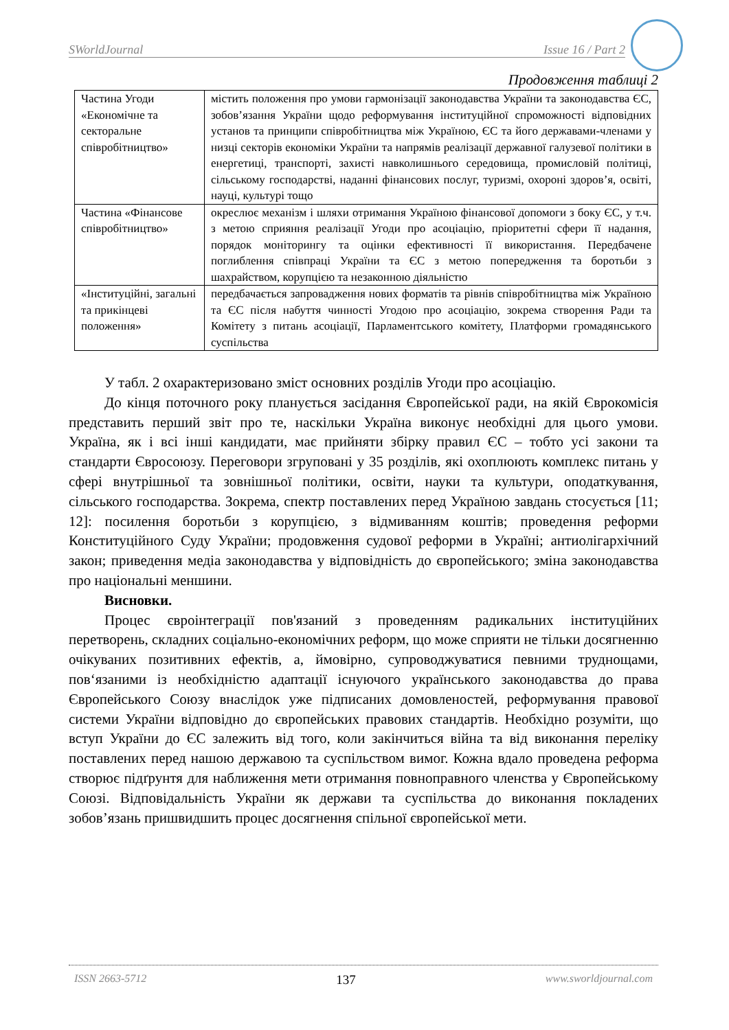SWorldJournal Issue 16 / Part 2
Продовження таблиці 2
| Частина Угоди «Економічне та секторальне співробітництво» | містить положення про умови гармонізації законодавства України та законодавства ЄС, зобов’язання України щодо реформування інституційної спроможності відповідних установ та принципи співробітництва між Україною, ЄС та його державами-членами у низці секторів економіки України та напрямів реалізації державної галузевої політики в енергетиці, транспорті, захисті навколишнього середовища, промисловій політиці, сільському господарстві, наданні фінансових послуг, туризмі, охороні здоров’я, освіті, науці, культурі тощо |
| Частина «Фінансове співробітництво» | окреслює механізм і шляхи отримання Україною фінансової допомоги з боку ЄС, у т.ч. з метою сприяння реалізації Угоди про асоціацію, пріоритетні сфери її надання, порядок моніторингу та оцінки ефективності її використання. Передбачене поглиблення співпраці України та ЄС з метою попередження та боротьби з шахрайством, корупцією та незаконною діяльністю |
| «Інституційні, загальні та прикінцеві положення» | передбачається запровадження нових форматів та рівнів співробітництва між Україною та ЄС після набуття чинності Угодою про асоціацію, зокрема створення Ради та Комітету з питань асоціації, Парламентського комітету, Платформи громадянського суспільства |
У табл. 2 охарактеризовано зміст основних розділів Угоди про асоціацію.
До кінця поточного року планується засідання Європейської ради, на якій Єврокомісія представить перший звіт про те, наскільки Україна виконує необхідні для цього умови. Україна, як і всі інші кандидати, має прийняти збірку правил ЄС – тобто усі закони та стандарти Євросоюзу. Переговори згруповані у 35 розділів, які охоплюють комплекс питань у сфері внутрішньої та зовнішньої політики, освіти, науки та культури, оподаткування, сільського господарства. Зокрема, спектр поставлених перед Україною завдань стосується [11; 12]: посилення боротьби з корупцією, з відмиванням коштів; проведення реформи Конституційного Суду України; продовження судової реформи в Україні; антиолігархічний закон; приведення медіа законодавства у відповідність до європейського; зміна законодавства про національні меншини.
Висновки.
Процес євроінтеграції пов'язаний з проведенням радикальних інституційних перетворень, складних соціально-економічних реформ, що може сприяти не тільки досягненню очікуваних позитивних ефектів, а, ймовірно, супроводжуватися певними труднощами, пов‘язаними із необхідністю адаптації існуючого українського законодавства до права Європейського Союзу внаслідок уже підписаних домовленостей, реформування правової системи України відповідно до європейських правових стандартів. Необхідно розуміти, що вступ України до ЄС залежить від того, коли закінчиться війна та від виконання переліку поставлених перед нашою державою та суспільством вимог. Кожна вдало проведена реформа створює підґрунтя для наближення мети отримання повноправного членства у Європейському Союзі. Відповідальність України як держави та суспільства до виконання покладених зобов’язань пришвидшить процес досягнення спільної європейської мети.
ISSN 2663-5712 137 www.sworldjournal.com